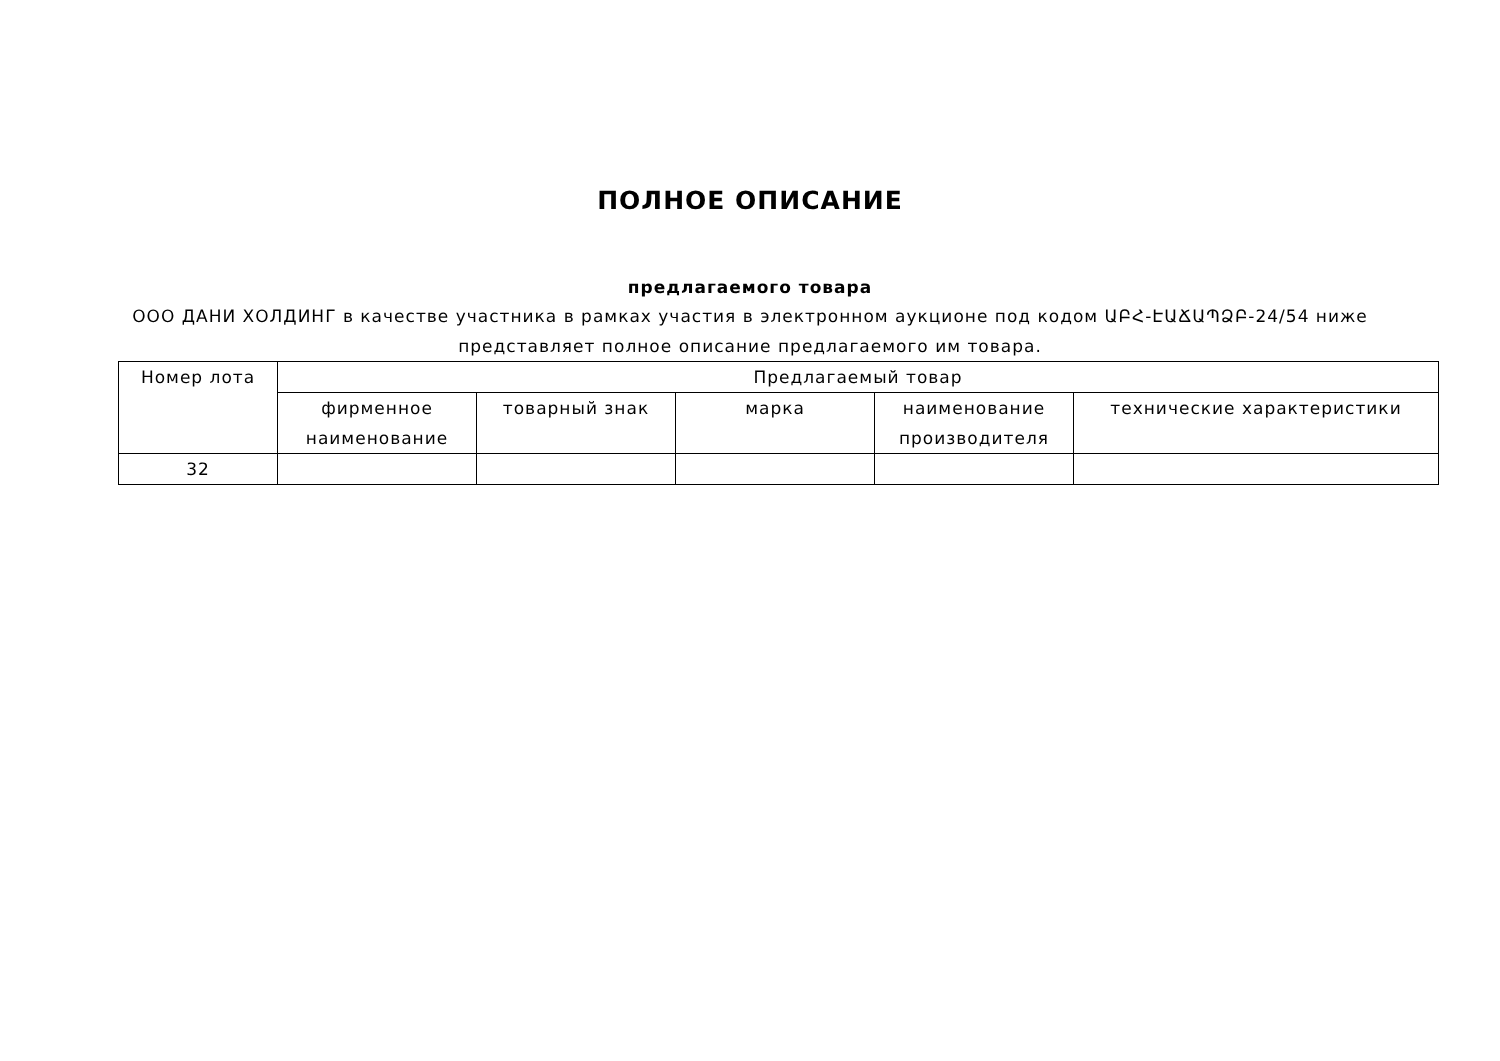ПОЛНОЕ ОПИСАНИЕ
предлагаемого товара
ООО ДАНИ ХОЛДИНГ в качестве участника в рамках участия в электронном аукционе под кодом ԱԲՀ-ԷԱՃԱՊՁԲ-24/54 ниже представляет полное описание предлагаемого им товара.
| Номер лота | Предлагаемый товар | | | | |
| --- | --- | --- | --- | --- | --- |
| | фирменное наименование | товарный знак | марка | наименование производителя | технические характеристики |
| 32 | | | | | |